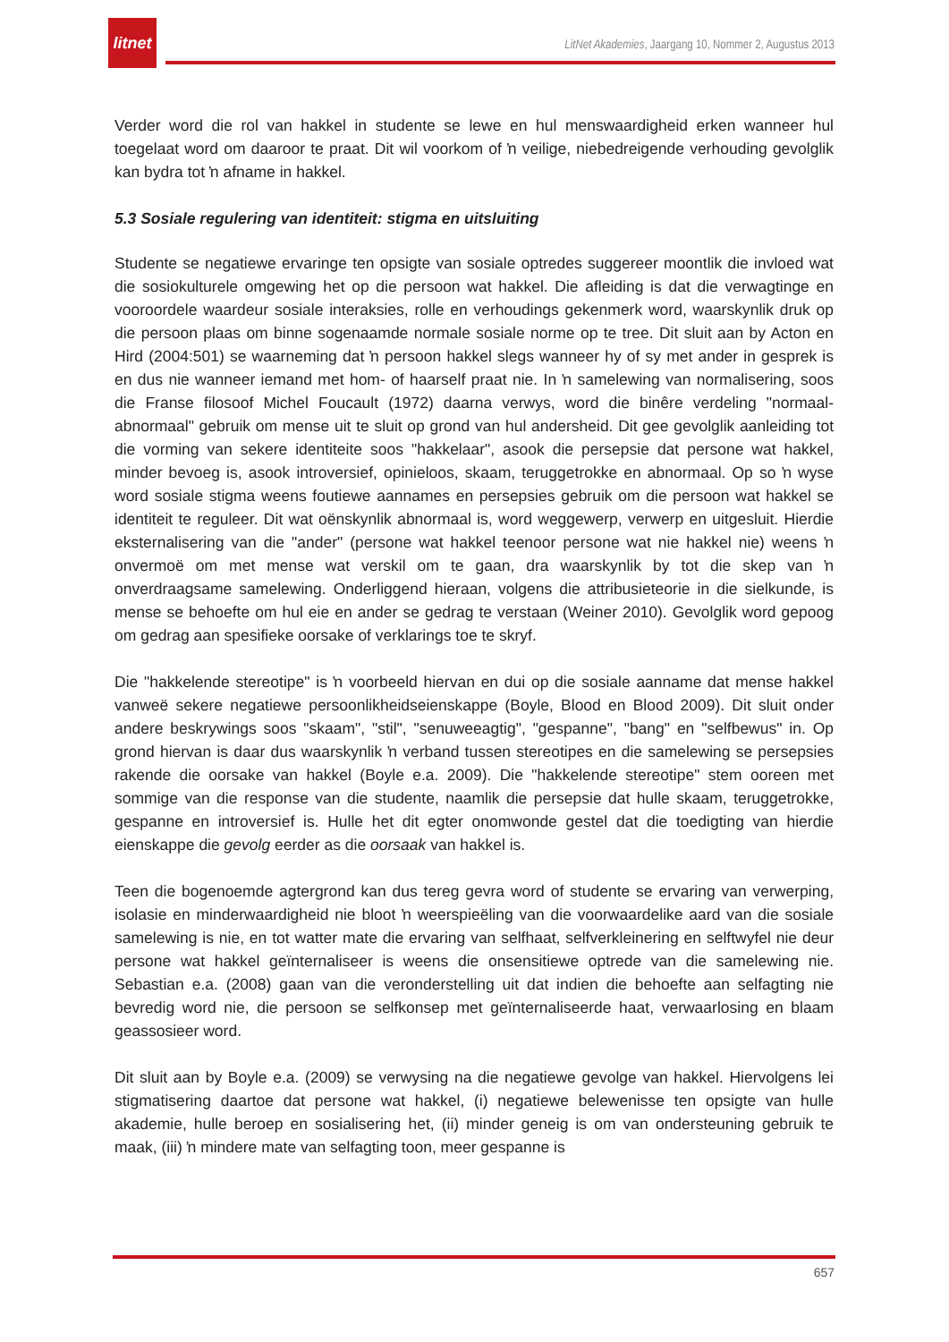litnet
LitNet Akademies, Jaargang 10, Nommer 2, Augustus 2013
Verder word die rol van hakkel in studente se lewe en hul menswaardigheid erken wanneer hul toegelaat word om daaroor te praat. Dit wil voorkom of ŉ veilige, niebedreigende verhouding gevolglik kan bydra tot ŉ afname in hakkel.
5.3 Sosiale regulering van identiteit: stigma en uitsluiting
Studente se negatiewe ervaringe ten opsigte van sosiale optredes suggereer moontlik die invloed wat die sosiokulturele omgewing het op die persoon wat hakkel. Die afleiding is dat die verwagtinge en vooroordele waardeur sosiale interaksies, rolle en verhoudings gekenmerk word, waarskynlik druk op die persoon plaas om binne sogenaamde normale sosiale norme op te tree. Dit sluit aan by Acton en Hird (2004:501) se waarneming dat ŉ persoon hakkel slegs wanneer hy of sy met ander in gesprek is en dus nie wanneer iemand met hom- of haarself praat nie. In ŉ samelewing van normalisering, soos die Franse filosoof Michel Foucault (1972) daarna verwys, word die binêre verdeling "normaal-abnormaal" gebruik om mense uit te sluit op grond van hul andersheid. Dit gee gevolglik aanleiding tot die vorming van sekere identiteite soos "hakkelaar", asook die persepsie dat persone wat hakkel, minder bevoeg is, asook introversief, opinieloos, skaam, teruggetrokke en abnormaal. Op so ŉ wyse word sosiale stigma weens foutiewe aannames en persepsies gebruik om die persoon wat hakkel se identiteit te reguleer. Dit wat oënskynlik abnormaal is, word weggewerp, verwerp en uitgesluit. Hierdie eksternalisering van die "ander" (persone wat hakkel teenoor persone wat nie hakkel nie) weens ŉ onvermoë om met mense wat verskil om te gaan, dra waarskynlik by tot die skep van ŉ onverdraagsame samelewing. Onderliggend hieraan, volgens die attribusieteorie in die sielkunde, is mense se behoefte om hul eie en ander se gedrag te verstaan (Weiner 2010). Gevolglik word gepoog om gedrag aan spesifieke oorsake of verklarings toe te skryf.
Die "hakkelende stereotipe" is ŉ voorbeeld hiervan en dui op die sosiale aanname dat mense hakkel vanweë sekere negatiewe persoonlikheidseienskappe (Boyle, Blood en Blood 2009). Dit sluit onder andere beskrywings soos "skaam", "stil", "senuweeagtig", "gespanne", "bang" en "selfbewus" in. Op grond hiervan is daar dus waarskynlik ŉ verband tussen stereotipes en die samelewing se persepsies rakende die oorsake van hakkel (Boyle e.a. 2009). Die "hakkelende stereotipe" stem ooreen met sommige van die response van die studente, naamlik die persepsie dat hulle skaam, teruggetrokke, gespanne en introversief is. Hulle het dit egter onomwonde gestel dat die toedigting van hierdie eienskappe die gevolg eerder as die oorsaak van hakkel is.
Teen die bogenoemde agtergrond kan dus tereg gevra word of studente se ervaring van verwerping, isolasie en minderwaardigheid nie bloot ŉ weerspieëling van die voorwaardelike aard van die sosiale samelewing is nie, en tot watter mate die ervaring van selfhaat, selfverkleinering en selftwyfel nie deur persone wat hakkel geïnternaliseer is weens die onsensitiewe optrede van die samelewing nie. Sebastian e.a. (2008) gaan van die veronderstelling uit dat indien die behoefte aan selfagting nie bevredig word nie, die persoon se selfkonsep met geïnternaliseerde haat, verwaarlosing en blaam geassosieer word.
Dit sluit aan by Boyle e.a. (2009) se verwysing na die negatiewe gevolge van hakkel. Hiervolgens lei stigmatisering daartoe dat persone wat hakkel, (i) negatiewe belewenisse ten opsigte van hulle akademie, hulle beroep en sosialisering het, (ii) minder geneig is om van ondersteuning gebruik te maak, (iii) ŉ mindere mate van selfagting toon, meer gespanne is
657